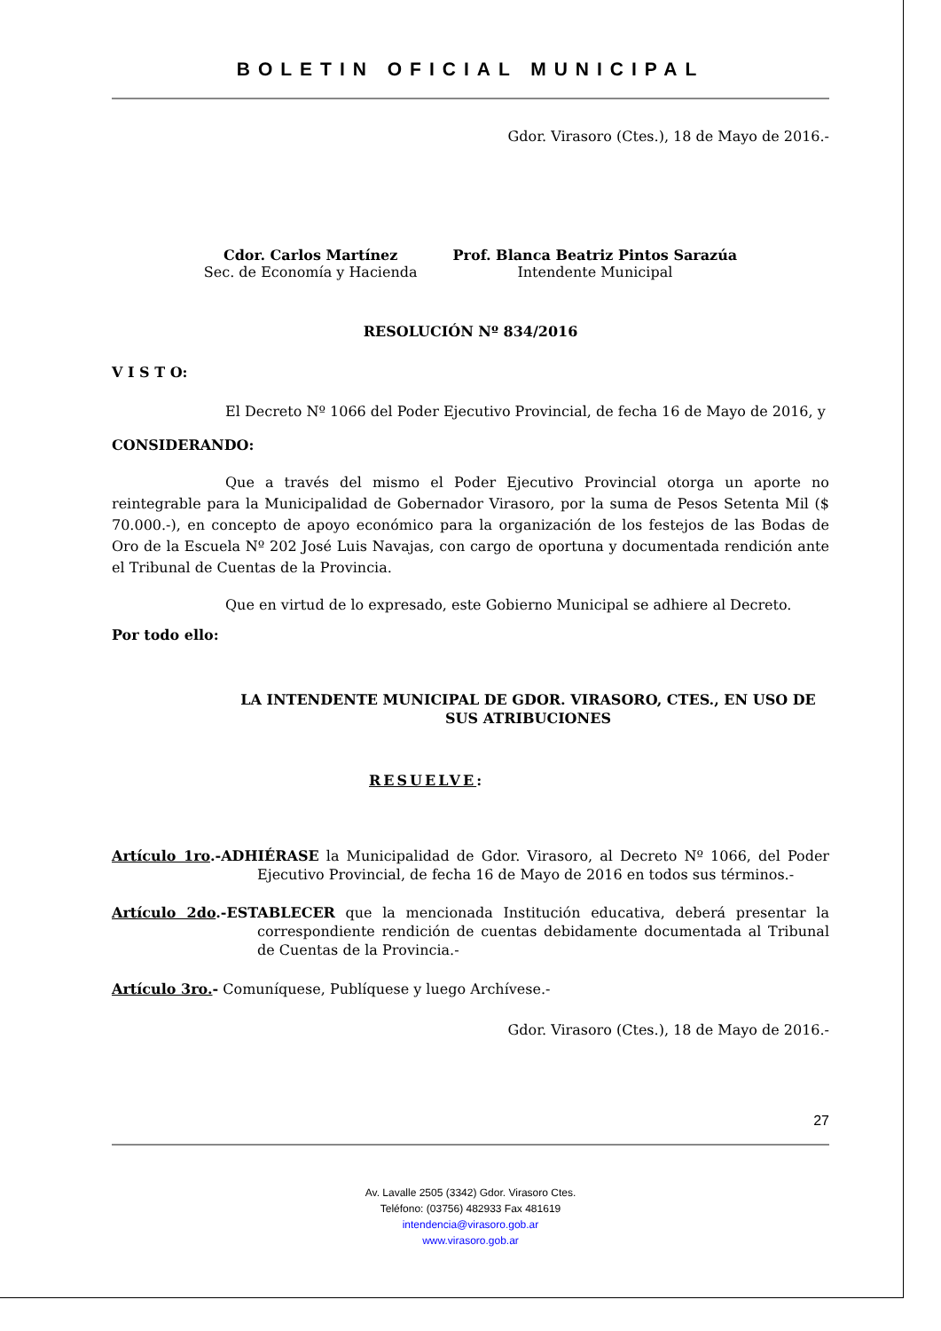BOLETIN OFICIAL MUNICIPAL
Gdor. Virasoro (Ctes.), 18 de Mayo de 2016.-
Cdor. Carlos Martínez
Sec. de Economía y Hacienda
Prof. Blanca Beatriz Pintos Sarazúa
Intendente Municipal
RESOLUCIÓN Nº 834/2016
V I S T O:
El Decreto Nº 1066 del Poder Ejecutivo Provincial, de fecha 16 de Mayo de 2016, y
CONSIDERANDO:
Que a través del mismo el Poder Ejecutivo Provincial otorga un aporte no reintegrable para la Municipalidad de Gobernador Virasoro, por la suma de Pesos Setenta Mil ($ 70.000.-), en concepto de apoyo económico para la organización de los festejos de las Bodas de Oro de la Escuela Nº 202 José Luis Navajas, con cargo de oportuna y documentada rendición ante el Tribunal de Cuentas de la Provincia.
Que en virtud de lo expresado, este Gobierno Municipal se adhiere al Decreto.
Por todo ello:
LA INTENDENTE MUNICIPAL DE GDOR. VIRASORO, CTES., EN USO DE SUS ATRIBUCIONES
RESUELVE:
Artículo 1ro.-ADHIÉRASE la Municipalidad de Gdor. Virasoro, al Decreto Nº 1066, del Poder Ejecutivo Provincial, de fecha 16 de Mayo de 2016 en todos sus términos.-
Artículo 2do.-ESTABLECER que la mencionada Institución educativa, deberá presentar la correspondiente rendición de cuentas debidamente documentada al Tribunal de Cuentas de la Provincia.-
Artículo 3ro.- Comuníquese, Publíquese y luego Archívese.-
Gdor. Virasoro (Ctes.), 18 de Mayo de 2016.-
27
Av. Lavalle 2505 (3342) Gdor. Virasoro Ctes.
Teléfono: (03756) 482933 Fax 481619
intendencia@virasoro.gob.ar
www.virasoro.gob.ar